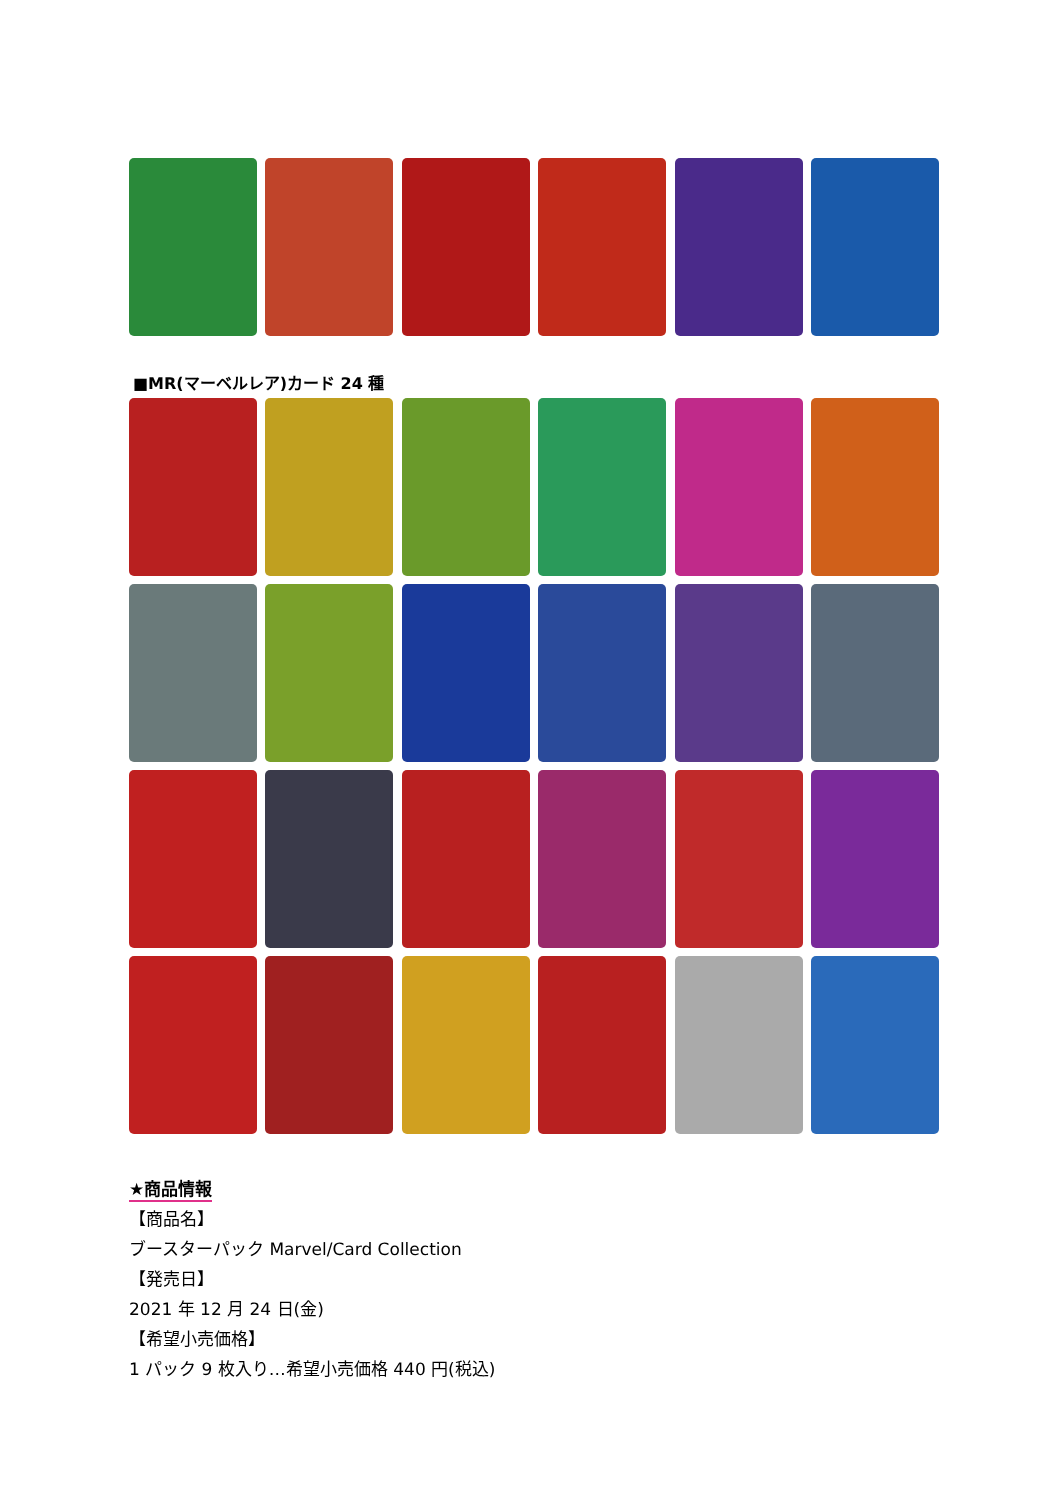■MR(マーベルレア)カード 24 種
★商品情報
【商品名】
ブースターパック Marvel/Card Collection
【発売日】
2021 年 12 月 24 日(金)
【希望小売価格】
1 パック 9 枚入り…希望小売価格 440 円(税込)